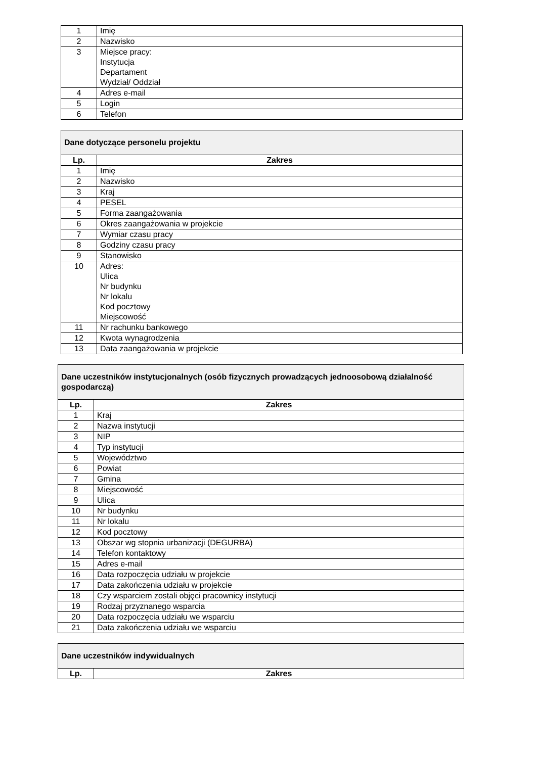| 1 | Imię |
| 2 | Nazwisko |
| 3 | Miejsce pracy: Instytucja Departament Wydział/ Oddział |
| 4 | Adres e-mail |
| 5 | Login |
| 6 | Telefon |
| Dane dotyczące personelu projektu | |
| Lp. | Zakres |
| 1 | Imię |
| 2 | Nazwisko |
| 3 | Kraj |
| 4 | PESEL |
| 5 | Forma zaangażowania |
| 6 | Okres zaangażowania w projekcie |
| 7 | Wymiar czasu pracy |
| 8 | Godziny czasu pracy |
| 9 | Stanowisko |
| 10 | Adres: Ulica Nr budynku Nr lokalu Kod pocztowy Miejscowość |
| 11 | Nr rachunku bankowego |
| 12 | Kwota wynagrodzenia |
| 13 | Data zaangażowania w projekcie |
| Dane uczestników instytucjonalnych (osób fizycznych prowadzących jednoosobową działalność gospodarczą) | |
| Lp. | Zakres |
| 1 | Kraj |
| 2 | Nazwa instytucji |
| 3 | NIP |
| 4 | Typ instytucji |
| 5 | Województwo |
| 6 | Powiat |
| 7 | Gmina |
| 8 | Miejscowość |
| 9 | Ulica |
| 10 | Nr budynku |
| 11 | Nr lokalu |
| 12 | Kod pocztowy |
| 13 | Obszar wg stopnia urbanizacji (DEGURBA) |
| 14 | Telefon kontaktowy |
| 15 | Adres e-mail |
| 16 | Data rozpoczęcia udziału w projekcie |
| 17 | Data zakończenia udziału w projekcie |
| 18 | Czy wsparciem zostali objęci pracownicy instytucji |
| 19 | Rodzaj przyznanego wsparcia |
| 20 | Data rozpoczęcia udziału we wsparciu |
| 21 | Data zakończenia udziału we wsparciu |
| Dane uczestników indywidualnych | |
| Lp. | Zakres |